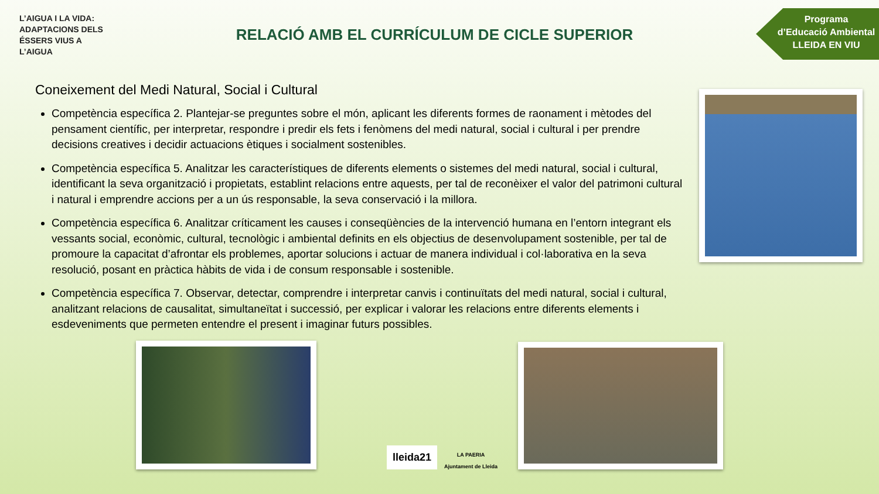L’AIGUA I LA VIDA: ADAPTACIONS DELS ÉSSERS VIUS A L’AIGUA
RELACIÓ AMB EL CURRÍCULUM DE CICLE SUPERIOR
Programa
d’Educació Ambiental
LLEIDA EN VIU
Coneixement del Medi Natural, Social i Cultural
Competència específica 2. Plantejar-se preguntes sobre el món, aplicant les diferents formes de raonament i mètodes del pensament científic, per interpretar, respondre i predir els fets i fenòmens del medi natural, social i cultural i per prendre decisions creatives i decidir actuacions ètiques i socialment sostenibles.
Competència específica 5. Analitzar les característiques de diferents elements o sistemes del medi natural, social i cultural, identificant la seva organització i propietats, establint relacions entre aquests, per tal de reconèixer el valor del patrimoni cultural i natural i emprendre accions per a un ús responsable, la seva conservació i la millora.
Competència específica 6. Analitzar críticament les causes i conseqüències de la intervenció humana en l’entorn integrant els vessants social, econòmic, cultural, tecnològic i ambiental definits en els objectius de desenvolupament sostenible, per tal de promoure la capacitat d’afrontar els problemes, aportar solucions i actuar de manera individual i col·laborativa en la seva resolució, posant en pràctica hàbits de vida i de consum responsable i sostenible.
Competència específica 7. Observar, detectar, comprendre i interpretar canvis i continuïtats del medi natural, social i cultural, analitzant relacions de causalitat, simultaneïtat i successió, per explicar i valorar les relacions entre diferents elements i esdeveniments que permeten entendre el present i imaginar futurs possibles.
lleida21
LA PAERIA
Ajuntament de Lleida